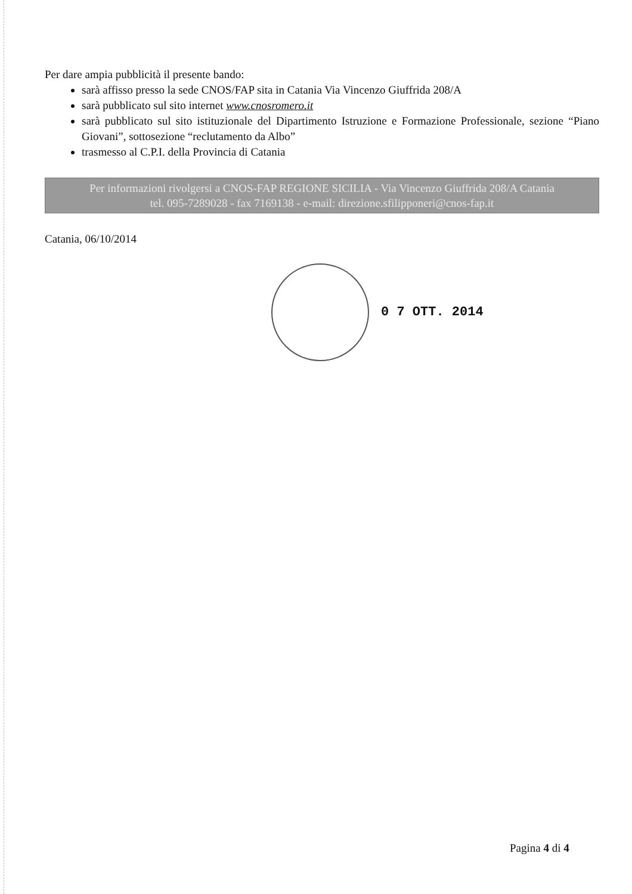Per dare ampia pubblicità il presente bando:
sarà affisso presso la sede CNOS/FAP sita in Catania Via Vincenzo Giuffrida 208/A
sarà pubblicato sul sito internet www.cnosromero.it
sarà pubblicato sul sito istituzionale del Dipartimento Istruzione e Formazione Professionale, sezione “Piano Giovani”, sottosezione “reclutamento da Albo”
trasmesso al C.P.I. della Provincia di Catania
Per informazioni rivolgersi a CNOS-FAP REGIONE SICILIA - Via Vincenzo Giuffrida 208/A Catania
tel. 095-7289028 - fax 7169138 - e-mail: direzione.sfilipponeri@cnos-fap.it
Catania, 06/10/2014
0 7 OTT. 2014
Pagina 4 di 4